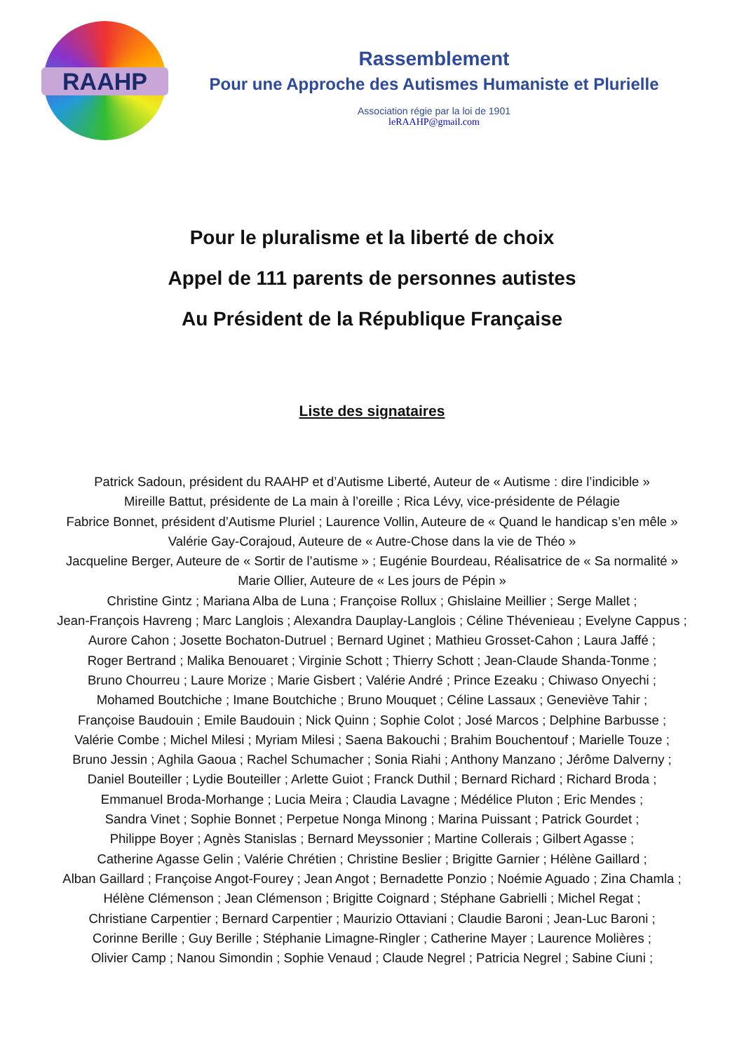RAAHP
Rassemblement
Pour une Approche des Autismes Humaniste et Plurielle
Association régie par la loi de 1901
leRAAHP@gmail.com
Pour le pluralisme et la liberté de choix
Appel de 111 parents de personnes autistes
Au Président de la République Française
Liste des signataires
Patrick Sadoun, président du RAAHP et d’Autisme Liberté, Auteur de « Autisme : dire l’indicible »
Mireille Battut, présidente de La main à l’oreille ; Rica Lévy, vice-présidente de Pélagie
Fabrice Bonnet, président d’Autisme Pluriel ; Laurence Vollin, Auteure de « Quand le handicap s’en mêle »
Valérie Gay-Corajoud, Auteure de « Autre-Chose dans la vie de Théo »
Jacqueline Berger, Auteure de « Sortir de l’autisme » ; Eugénie Bourdeau, Réalisatrice de « Sa normalité »
Marie Ollier, Auteure de « Les jours de Pépin »
Christine Gintz ; Mariana Alba de Luna ; Françoise Rollux ; Ghislaine Meillier ; Serge Mallet ;
Jean-François Havreng ; Marc Langlois ; Alexandra Dauplay-Langlois ; Céline Thévenieau ; Evelyne Cappus ;
Aurore Cahon ; Josette Bochaton-Dutruel ; Bernard Uginet ; Mathieu Grosset-Cahon ; Laura Jaffé ;
Roger Bertrand ; Malika Benouaret ; Virginie Schott ; Thierry Schott ; Jean-Claude Shanda-Tonme ;
Bruno Chourreu ; Laure Morize ; Marie Gisbert ; Valérie André ; Prince Ezeaku ; Chiwaso Onyechi ;
Mohamed Boutchiche ; Imane Boutchiche ; Bruno Mouquet ; Céline Lassaux ; Geneviève Tahir ;
Françoise Baudouin ; Emile Baudouin ; Nick Quinn ; Sophie Colot ; José Marcos ; Delphine Barbusse ;
Valérie Combe ; Michel Milesi ; Myriam Milesi ; Saena Bakouchi ; Brahim Bouchentouf ; Marielle Touze ;
Bruno Jessin ; Aghila Gaoua ; Rachel Schumacher ; Sonia Riahi ; Anthony Manzano ; Jérôme Dalverny ;
Daniel Bouteiller ; Lydie Bouteiller ; Arlette Guiot ; Franck Duthil ; Bernard Richard ; Richard Broda ;
Emmanuel Broda-Morhange ; Lucia Meira ; Claudia Lavagne ; Médélice Pluton ; Eric Mendes ;
Sandra Vinet ; Sophie Bonnet ; Perpetue Nonga Minong ; Marina Puissant ; Patrick Gourdet ;
Philippe Boyer ; Agnès Stanislas ; Bernard Meyssonier ; Martine Collerais ; Gilbert Agasse ;
Catherine Agasse Gelin ; Valérie Chrétien ; Christine Beslier ; Brigitte Garnier ; Hélène Gaillard ;
Alban Gaillard ; Françoise Angot-Fourey ; Jean Angot ; Bernadette Ponzio ; Noémie Aguado ; Zina Chamla ;
Hélène Clémenson ; Jean Clémenson ; Brigitte Coignard ; Stéphane Gabrielli ; Michel Regat ;
Christiane Carpentier ; Bernard Carpentier ; Maurizio Ottaviani ; Claudie Baroni ; Jean-Luc Baroni ;
Corinne Berille ; Guy Berille ; Stéphanie Limagne-Ringler ; Catherine Mayer ; Laurence Molières ;
Olivier Camp ; Nanou Simondin ; Sophie Venaud ; Claude Negrel ; Patricia Negrel ; Sabine Ciuni ;